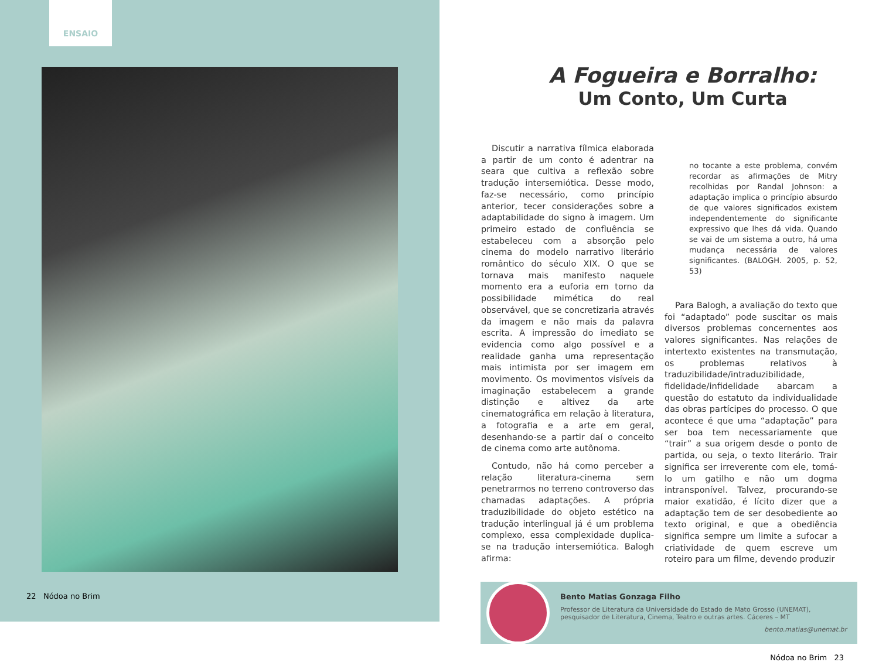ENSAIO
22 Nódoa no Brim
A Fogueira e Borralho:
Um Conto, Um Curta
Discutir a narrativa fílmica elaborada a partir de um conto é adentrar na seara que cultiva a reflexão sobre tradução intersemiótica. Desse modo, faz-se necessário, como princípio anterior, tecer considerações sobre a adaptabilidade do signo à imagem. Um primeiro estado de confluência se estabeleceu com a absorção pelo cinema do modelo narrativo literário romântico do século XIX. O que se tornava mais manifesto naquele momento era a euforia em torno da possibilidade mimética do real observável, que se concretizaria através da imagem e não mais da palavra escrita. A impressão do imediato se evidencia como algo possível e a realidade ganha uma representação mais intimista por ser imagem em movimento. Os movimentos visíveis da imaginação estabelecem a grande distinção e altivez da arte cinematográfica em relação à literatura, a fotografia e a arte em geral, desenhando-se a partir daí o conceito de cinema como arte autônoma.
Contudo, não há como perceber a relação literatura-cinema sem penetrarmos no terreno controverso das chamadas adaptações. A própria traduzibilidade do objeto estético na tradução interlingual já é um problema complexo, essa complexidade duplica-se na tradução intersemiótica. Balogh afirma:
no tocante a este problema, convém recordar as afirmações de Mitry recolhidas por Randal Johnson: a adaptação implica o princípio absurdo de que valores significados existem independentemente do significante expressivo que lhes dá vida. Quando se vai de um sistema a outro, há uma mudança necessária de valores significantes. (BALOGH. 2005, p. 52, 53)
Para Balogh, a avaliação do texto que foi “adaptado” pode suscitar os mais diversos problemas concernentes aos valores significantes. Nas relações de intertexto existentes na transmutação, os problemas relativos à traduzibilidade/intraduzibilidade, fidelidade/infidelidade abarcam a questão do estatuto da individualidade das obras partícipes do processo. O que acontece é que uma “adaptação” para ser boa tem necessariamente que “trair” a sua origem desde o ponto de partida, ou seja, o texto literário. Trair significa ser irreverente com ele, tomá-lo um gatilho e não um dogma intransponível. Talvez, procurando-se maior exatidão, é lícito dizer que a adaptação tem de ser desobediente ao texto original, e que a obediência significa sempre um limite a sufocar a criatividade de quem escreve um roteiro para um filme, devendo produzir
Bento Matias Gonzaga Filho
Professor de Literatura da Universidade do Estado de Mato Grosso (UNEMAT), pesquisador de Literatura, Cinema, Teatro e outras artes. Cáceres – MT
bento.matias@unemat.br
Nódoa no Brim 23